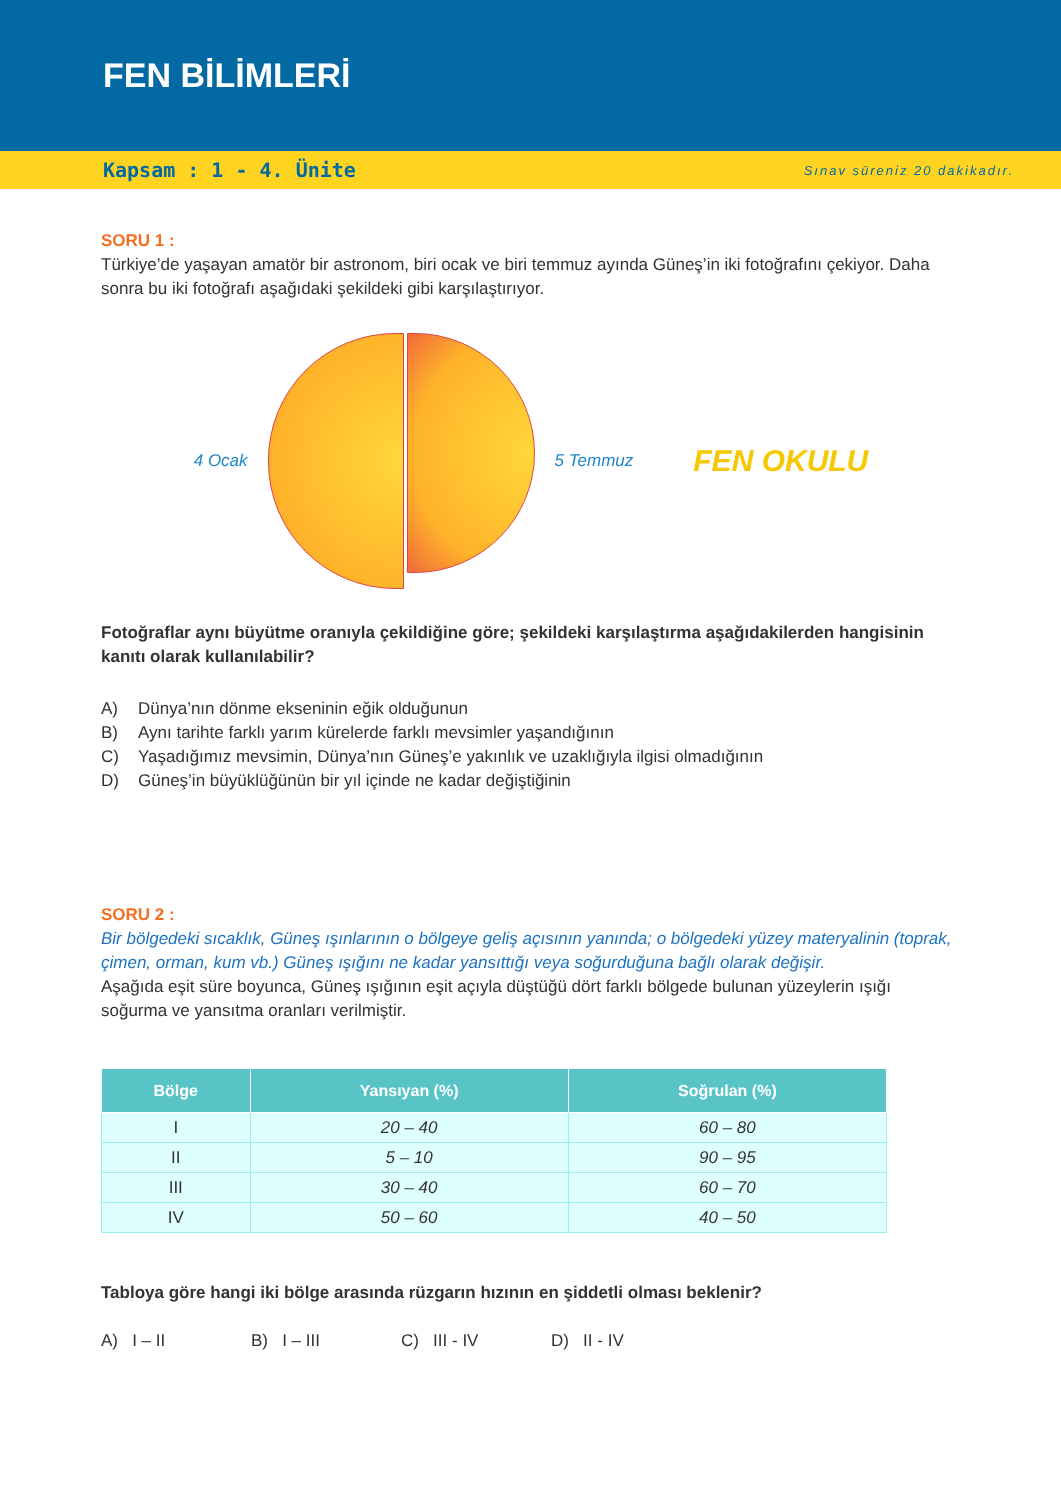FEN BİLİMLERİ
Kapsam : 1 - 4. Ünite Sınav süreniz 20 dakikadır.
SORU 1 :
Türkiye’de yaşayan amatör bir astronom, biri ocak ve biri temmuz ayında Güneş’in iki fotoğrafını çekiyor. Daha sonra bu iki fotoğrafı aşağıdaki şekildeki gibi karşılaştırıyor.
4 Ocak 5 Temmuz FEN OKULU
Fotoğraflar aynı büyütme oranıyla çekildiğine göre; şekildeki karşılaştırma aşağıdakilerden hangisinin kanıtı olarak kullanılabilir?
A) Dünya’nın dönme ekseninin eğik olduğunun
B) Aynı tarihte farklı yarım kürelerde farklı mevsimler yaşandığının
C) Yaşadığımız mevsimin, Dünya’nın Güneş’e yakınlık ve uzaklığıyla ilgisi olmadığının
D) Güneş’in büyüklüğünün bir yıl içinde ne kadar değiştiğinin
SORU 2 :
Bir bölgedeki sıcaklık, Güneş ışınlarının o bölgeye geliş açısının yanında; o bölgedeki yüzey materyalinin (toprak, çimen, orman, kum vb.) Güneş ışığını ne kadar yansıttığı veya soğurduğuna bağlı olarak değişir.
Aşağıda eşit süre boyunca, Güneş ışığının eşit açıyla düştüğü dört farklı bölgede bulunan yüzeylerin ışığı soğurma ve yansıtma oranları verilmiştir.
| Bölge | Yansıyan (%) | Soğrulan (%) |
| --- | --- | --- |
| I | 20 – 40 | 60 – 80 |
| II | 5 – 10 | 90 – 95 |
| III | 30 – 40 | 60 – 70 |
| IV | 50 – 60 | 40 – 50 |
Tabloya göre hangi iki bölge arasında rüzgarın hızının en şiddetli olması beklenir?
A) I – II B) I – III C) III - IV D) II - IV